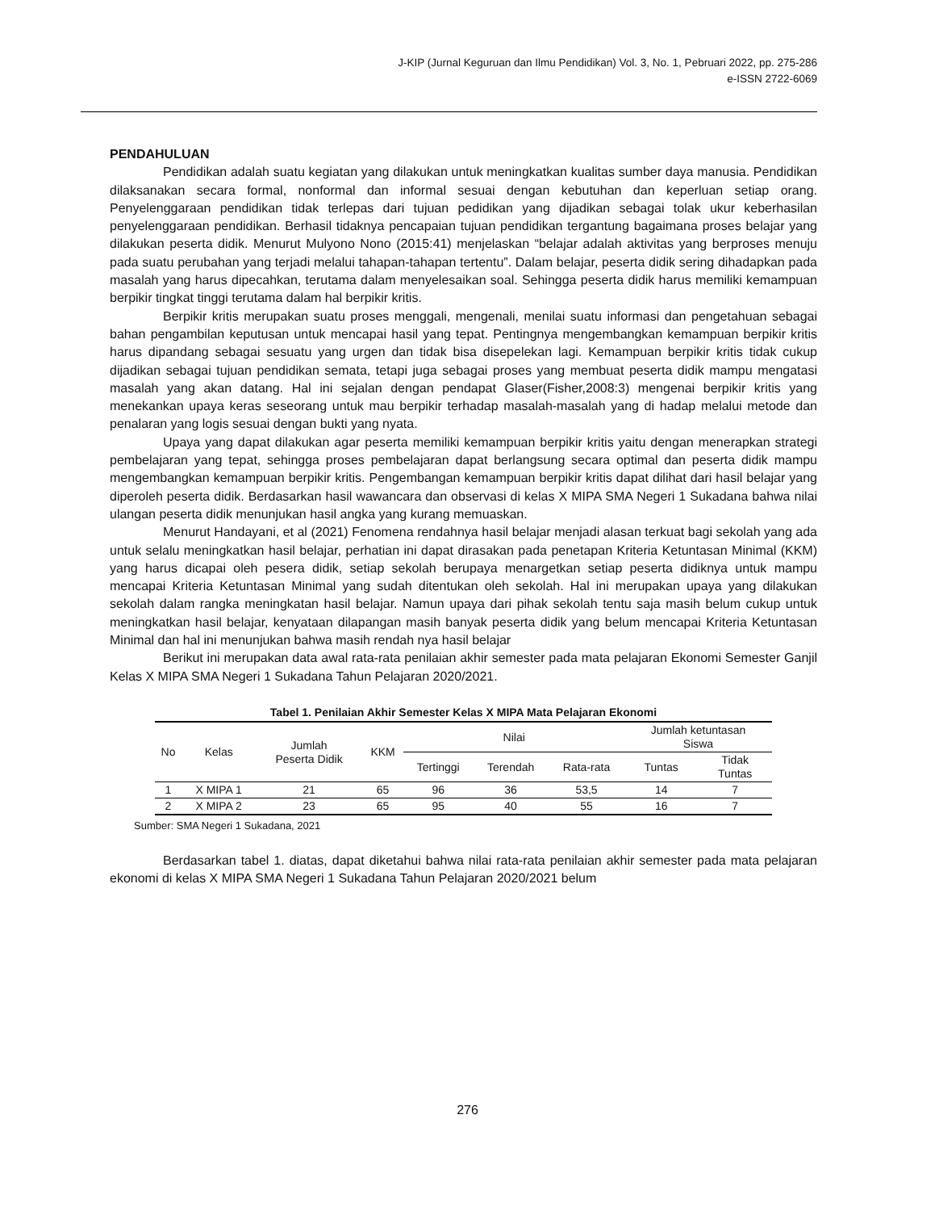J-KIP (Jurnal Keguruan dan Ilmu Pendidikan) Vol. 3, No. 1, Pebruari 2022, pp. 275-286
e-ISSN 2722-6069
PENDAHULUAN
Pendidikan adalah suatu kegiatan yang dilakukan untuk meningkatkan kualitas sumber daya manusia. Pendidikan dilaksanakan secara formal, nonformal dan informal sesuai dengan kebutuhan dan keperluan setiap orang. Penyelenggaraan pendidikan tidak terlepas dari tujuan pedidikan yang dijadikan sebagai tolak ukur keberhasilan penyelenggaraan pendidikan. Berhasil tidaknya pencapaian tujuan pendidikan tergantung bagaimana proses belajar yang dilakukan peserta didik. Menurut Mulyono Nono (2015:41) menjelaskan “belajar adalah aktivitas yang berproses menuju pada suatu perubahan yang terjadi melalui tahapan-tahapan tertentu”. Dalam belajar, peserta didik sering dihadapkan pada masalah yang harus dipecahkan, terutama dalam menyelesaikan soal. Sehingga peserta didik harus memiliki kemampuan berpikir tingkat tinggi terutama dalam hal berpikir kritis.
Berpikir kritis merupakan suatu proses menggali, mengenali, menilai suatu informasi dan pengetahuan sebagai bahan pengambilan keputusan untuk mencapai hasil yang tepat. Pentingnya mengembangkan kemampuan berpikir kritis harus dipandang sebagai sesuatu yang urgen dan tidak bisa disepelekan lagi. Kemampuan berpikir kritis tidak cukup dijadikan sebagai tujuan pendidikan semata, tetapi juga sebagai proses yang membuat peserta didik mampu mengatasi masalah yang akan datang. Hal ini sejalan dengan pendapat Glaser(Fisher,2008:3) mengenai berpikir kritis yang menekankan upaya keras seseorang untuk mau berpikir terhadap masalah-masalah yang di hadap melalui metode dan penalaran yang logis sesuai dengan bukti yang nyata.
Upaya yang dapat dilakukan agar peserta memiliki kemampuan berpikir kritis yaitu dengan menerapkan strategi pembelajaran yang tepat, sehingga proses pembelajaran dapat berlangsung secara optimal dan peserta didik mampu mengembangkan kemampuan berpikir kritis. Pengembangan kemampuan berpikir kritis dapat dilihat dari hasil belajar yang diperoleh peserta didik. Berdasarkan hasil wawancara dan observasi di kelas X MIPA SMA Negeri 1 Sukadana bahwa nilai ulangan peserta didik menunjukan hasil angka yang kurang memuaskan.
Menurut Handayani, et al (2021) Fenomena rendahnya hasil belajar menjadi alasan terkuat bagi sekolah yang ada untuk selalu meningkatkan hasil belajar, perhatian ini dapat dirasakan pada penetapan Kriteria Ketuntasan Minimal (KKM) yang harus dicapai oleh pesera didik, setiap sekolah berupaya menargetkan setiap peserta didiknya untuk mampu mencapai Kriteria Ketuntasan Minimal yang sudah ditentukan oleh sekolah. Hal ini merupakan upaya yang dilakukan sekolah dalam rangka meningkatan hasil belajar. Namun upaya dari pihak sekolah tentu saja masih belum cukup untuk meningkatkan hasil belajar, kenyataan dilapangan masih banyak peserta didik yang belum mencapai Kriteria Ketuntasan Minimal dan hal ini menunjukan bahwa masih rendah nya hasil belajar
Berikut ini merupakan data awal rata-rata penilaian akhir semester pada mata pelajaran Ekonomi Semester Ganjil Kelas X MIPA SMA Negeri 1 Sukadana Tahun Pelajaran 2020/2021.
Tabel 1. Penilaian Akhir Semester Kelas X MIPA Mata Pelajaran Ekonomi
| No | Kelas | Jumlah Peserta Didik | KKM | Nilai | | | Jumlah ketuntasan Siswa | |
| --- | --- | --- | --- | --- | --- | --- | --- | --- |
| | | | | Tertinggi | Terendah | Rata-rata | Tuntas | Tidak Tuntas |
| 1 | X MIPA 1 | 21 | 65 | 96 | 36 | 53,5 | 14 | 7 |
| 2 | X MIPA 2 | 23 | 65 | 95 | 40 | 55 | 16 | 7 |
Sumber: SMA Negeri 1 Sukadana, 2021
Berdasarkan tabel 1. diatas, dapat diketahui bahwa nilai rata-rata penilaian akhir semester pada mata pelajaran ekonomi di kelas X MIPA SMA Negeri 1 Sukadana Tahun Pelajaran 2020/2021 belum
276